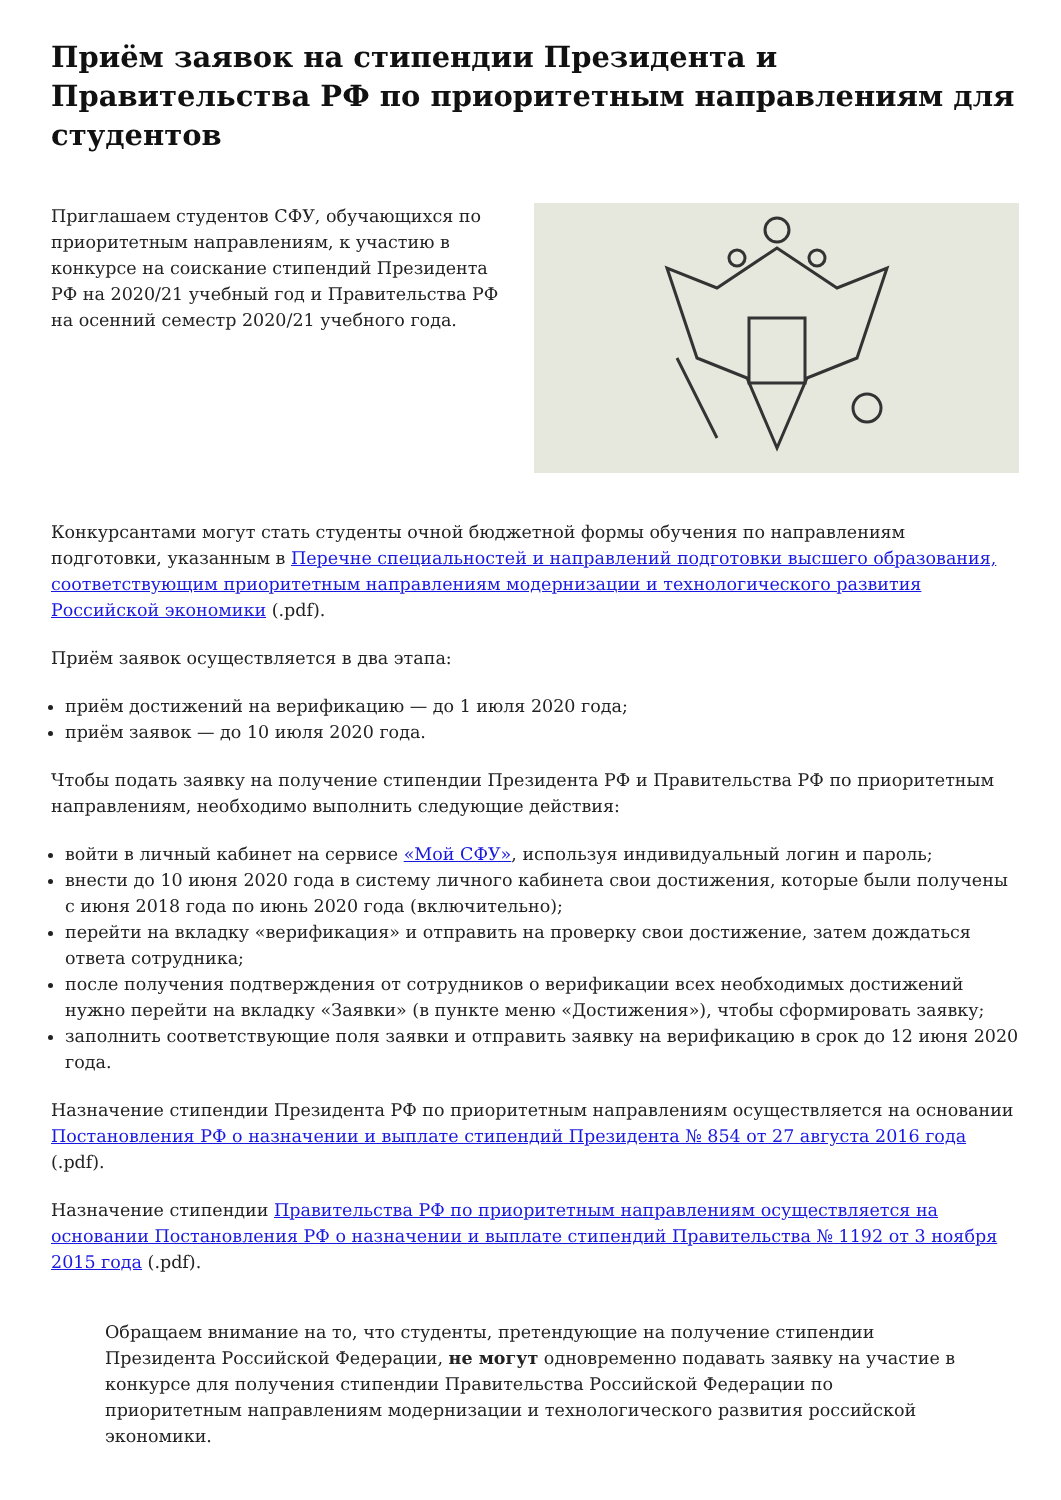Приём заявок на стипендии Президента и Правительства РФ по приоритетным направлениям для студентов
Приглашаем студентов СФУ, обучающихся по приоритетным направлениям, к участию в конкурсе на соискание стипендий Президента РФ на 2020/21 учебный год и Правительства РФ на осенний семестр 2020/21 учебного года.
Конкурсантами могут стать студенты очной бюджетной формы обучения по направлениям подготовки, указанным в Перечне специальностей и направлений подготовки высшего образования, соответствующим приоритетным направлениям модернизации и технологического развития Российской экономики (.pdf).
Приём заявок осуществляется в два этапа:
приём достижений на верификацию — до 1 июля 2020 года;
приём заявок — до 10 июля 2020 года.
Чтобы подать заявку на получение стипендии Президента РФ и Правительства РФ по приоритетным направлениям, необходимо выполнить следующие действия:
войти в личный кабинет на сервисе «Мой СФУ», используя индивидуальный логин и пароль;
внести до 10 июня 2020 года в систему личного кабинета свои достижения, которые были получены с июня 2018 года по июнь 2020 года (включительно);
перейти на вкладку «верификация» и отправить на проверку свои достижение, затем дождаться ответа сотрудника;
после получения подтверждения от сотрудников о верификации всех необходимых достижений нужно перейти на вкладку «Заявки» (в пункте меню «Достижения»), чтобы сформировать заявку;
заполнить соответствующие поля заявки и отправить заявку на верификацию в срок до 12 июня 2020 года.
Назначение стипендии Президента РФ по приоритетным направлениям осуществляется на основании Постановления РФ о назначении и выплате стипендий Президента № 854 от 27 августа 2016 года (.pdf).
Назначение стипендии Правительства РФ по приоритетным направлениям осуществляется на основании Постановления РФ о назначении и выплате стипендий Правительства № 1192 от 3 ноября 2015 года (.pdf).
Обращаем внимание на то, что студенты, претендующие на получение стипендии Президента Российской Федерации, не могут одновременно подавать заявку на участие в конкурсе для получения стипендии Правительства Российской Федерации по приоритетным направлениям модернизации и технологического развития российской экономики.